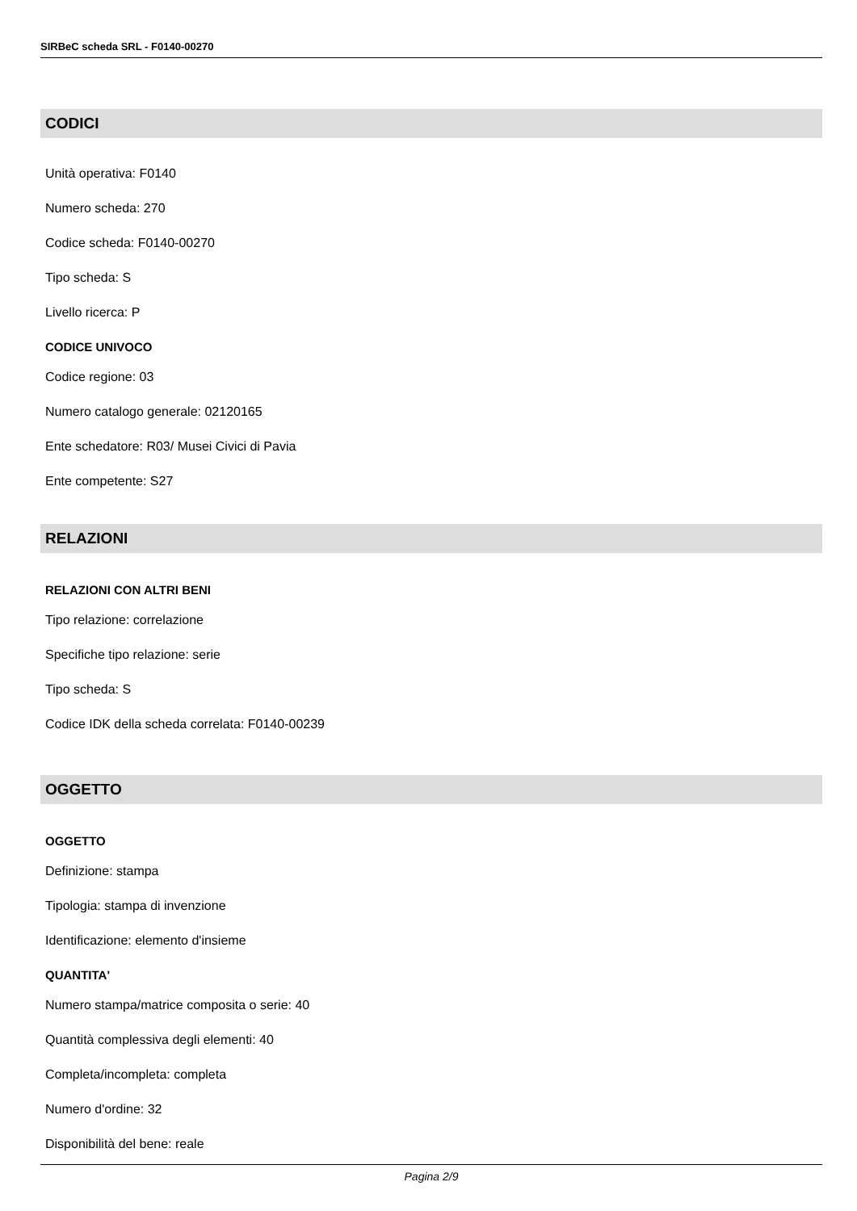SIRBeC scheda SRL - F0140-00270
CODICI
Unità operativa: F0140
Numero scheda: 270
Codice scheda: F0140-00270
Tipo scheda: S
Livello ricerca: P
CODICE UNIVOCO
Codice regione: 03
Numero catalogo generale: 02120165
Ente schedatore: R03/ Musei Civici di Pavia
Ente competente: S27
RELAZIONI
RELAZIONI CON ALTRI BENI
Tipo relazione: correlazione
Specifiche tipo relazione: serie
Tipo scheda: S
Codice IDK della scheda correlata: F0140-00239
OGGETTO
OGGETTO
Definizione: stampa
Tipologia: stampa di invenzione
Identificazione: elemento d'insieme
QUANTITA'
Numero stampa/matrice composita o serie: 40
Quantità complessiva degli elementi: 40
Completa/incompleta: completa
Numero d'ordine: 32
Disponibilità del bene: reale
Pagina 2/9